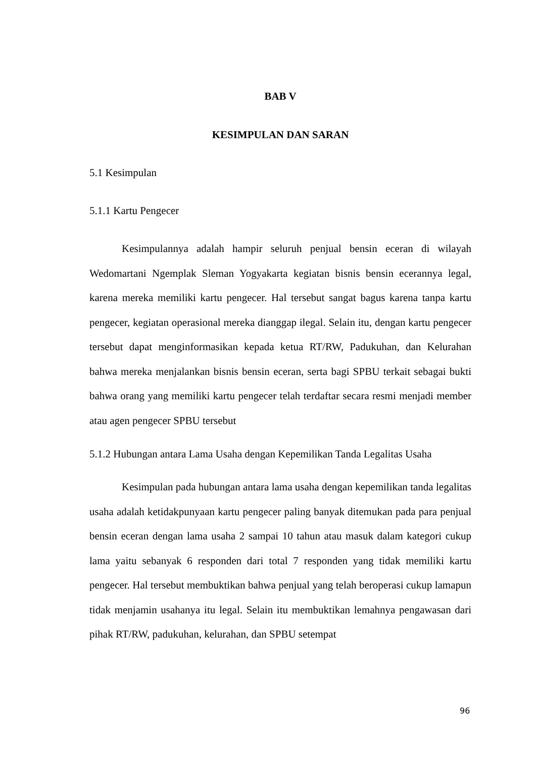BAB V
KESIMPULAN DAN SARAN
5.1 Kesimpulan
5.1.1 Kartu Pengecer
Kesimpulannya adalah hampir seluruh penjual bensin eceran di wilayah Wedomartani Ngemplak Sleman Yogyakarta kegiatan bisnis bensin ecerannya legal, karena mereka memiliki kartu pengecer. Hal tersebut sangat bagus karena tanpa kartu pengecer, kegiatan operasional mereka dianggap ilegal. Selain itu, dengan kartu pengecer tersebut dapat menginformasikan kepada ketua RT/RW, Padukuhan, dan Kelurahan bahwa mereka menjalankan bisnis bensin eceran, serta bagi SPBU terkait sebagai bukti bahwa orang yang memiliki kartu pengecer telah terdaftar secara resmi menjadi member atau agen pengecer SPBU tersebut
5.1.2 Hubungan antara Lama Usaha dengan Kepemilikan Tanda Legalitas Usaha
Kesimpulan pada hubungan antara lama usaha dengan kepemilikan tanda legalitas usaha adalah ketidakpunyaan kartu pengecer paling banyak ditemukan pada para penjual bensin eceran dengan lama usaha 2 sampai 10 tahun atau masuk dalam kategori cukup lama yaitu sebanyak 6 responden dari total 7 responden yang tidak memiliki kartu pengecer. Hal tersebut membuktikan bahwa penjual yang telah beroperasi cukup lamapun tidak menjamin usahanya itu legal. Selain itu membuktikan lemahnya pengawasan dari pihak RT/RW, padukuhan, kelurahan, dan SPBU setempat
96